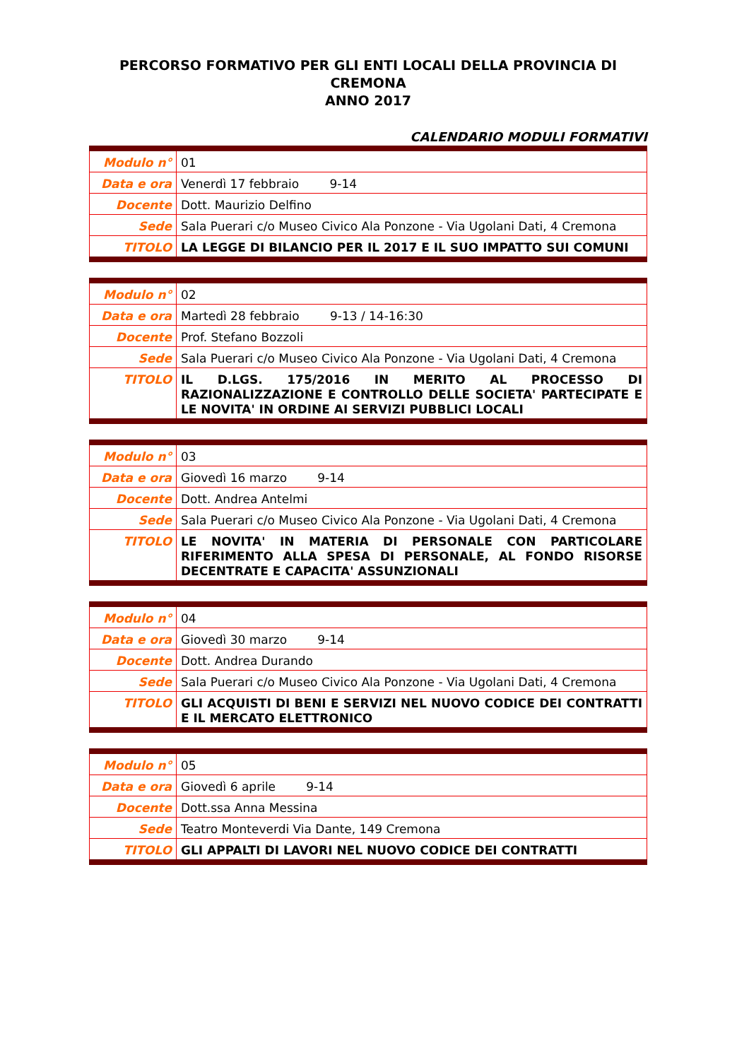PERCORSO FORMATIVO PER GLI ENTI LOCALI DELLA PROVINCIA DI CREMONA
ANNO 2017
CALENDARIO MODULI FORMATIVI
| Modulo n° | 01 |
| Data e ora | Venerdì 17 febbraio 9-14 |
| Docente | Dott. Maurizio Delfino |
| Sede | Sala Puerari c/o Museo Civico Ala Ponzone - Via Ugolani Dati, 4 Cremona |
| TITOLO | LA LEGGE DI BILANCIO PER IL 2017 E IL SUO IMPATTO SUI COMUNI |
| Modulo n° | 02 |
| Data e ora | Martedì 28 febbraio 9-13 / 14-16:30 |
| Docente | Prof. Stefano Bozzoli |
| Sede | Sala Puerari c/o Museo Civico Ala Ponzone - Via Ugolani Dati, 4 Cremona |
| TITOLO | IL D.LGS. 175/2016 IN MERITO AL PROCESSO DI RAZIONALIZZAZIONE E CONTROLLO DELLE SOCIETA' PARTECIPATE E LE NOVITA' IN ORDINE AI SERVIZI PUBBLICI LOCALI |
| Modulo n° | 03 |
| Data e ora | Giovedì 16 marzo 9-14 |
| Docente | Dott. Andrea Antelmi |
| Sede | Sala Puerari c/o Museo Civico Ala Ponzone - Via Ugolani Dati, 4 Cremona |
| TITOLO | LE NOVITA' IN MATERIA DI PERSONALE CON PARTICOLARE RIFERIMENTO ALLA SPESA DI PERSONALE, AL FONDO RISORSE DECENTRATE E CAPACITA' ASSUNZIONALI |
| Modulo n° | 04 |
| Data e ora | Giovedì 30 marzo 9-14 |
| Docente | Dott. Andrea Durando |
| Sede | Sala Puerari c/o Museo Civico Ala Ponzone - Via Ugolani Dati, 4 Cremona |
| TITOLO | GLI ACQUISTI DI BENI E SERVIZI NEL NUOVO CODICE DEI CONTRATTI E IL MERCATO ELETTRONICO |
| Modulo n° | 05 |
| Data e ora | Giovedì 6 aprile 9-14 |
| Docente | Dott.ssa Anna Messina |
| Sede | Teatro Monteverdi Via Dante, 149 Cremona |
| TITOLO | GLI APPALTI DI LAVORI NEL NUOVO CODICE DEI CONTRATTI |